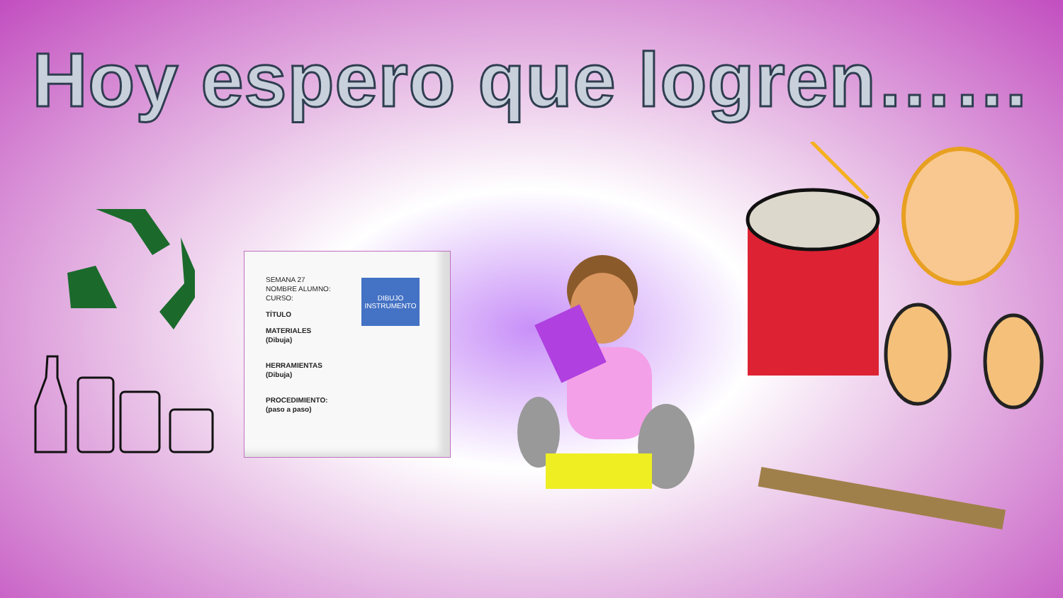Hoy espero que logren……
SEMANA 27
NOMBRE ALUMNO:
CURSO:
TÍTULO
MATERIALES
(Dibuja)
HERRAMIENTAS
(Dibuja)
PROCEDIMIENTO:
(paso a paso)
DIBUJO
INSTRUMENTO